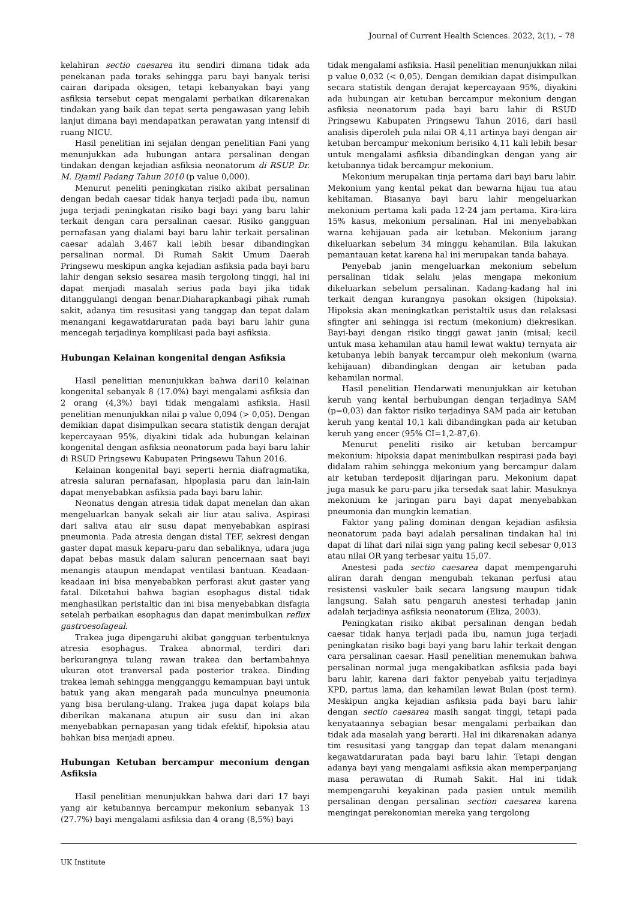Journal of Current Health Sciences. 2022, 2(1), – 78
kelahiran sectio caesarea itu sendiri dimana tidak ada penekanan pada toraks sehingga paru bayi banyak terisi cairan daripada oksigen, tetapi kebanyakan bayi yang asfiksia tersebut cepat mengalami perbaikan dikarenakan tindakan yang baik dan tepat serta pengawasan yang lebih lanjut dimana bayi mendapatkan perawatan yang intensif di ruang NICU.
Hasil penelitian ini sejalan dengan penelitian Fani yang menunjukkan ada hubungan antara persalinan dengan tindakan dengan kejadian asfiksia neonatorum di RSUP. Dr. M. Djamil Padang Tahun 2010 (p value 0,000).
Menurut peneliti peningkatan risiko akibat persalinan dengan bedah caesar tidak hanya terjadi pada ibu, namun juga terjadi peningkatan risiko bagi bayi yang baru lahir terkait dengan cara persalinan caesar. Risiko gangguan pernafasan yang dialami bayi baru lahir terkait persalinan caesar adalah 3,467 kali lebih besar dibandingkan persalinan normal. Di Rumah Sakit Umum Daerah Pringsewu meskipun angka kejadian asfiksia pada bayi baru lahir dengan seksio sesarea masih tergolong tinggi, hal ini dapat menjadi masalah serius pada bayi jika tidak ditanggulangi dengan benar.Diaharapkanbagi pihak rumah sakit, adanya tim resusitasi yang tanggap dan tepat dalam menangani kegawatdaruratan pada bayi baru lahir guna mencegah terjadinya komplikasi pada bayi asfiksia.
Hubungan Kelainan kongenital dengan Asfiksia
Hasil penelitian menunjukkan bahwa dari10 kelainan kongenital sebanyak 8 (17.0%) bayi mengalami asfiksia dan 2 orang (4,3%) bayi tidak mengalami asfiksia. Hasil penelitian menunjukkan nilai p value 0,094 (> 0,05). Dengan demikian dapat disimpulkan secara statistik dengan derajat kepercayaan 95%, diyakini tidak ada hubungan kelainan kongenital dengan asfiksia neonatorum pada bayi baru lahir di RSUD Pringsewu Kabupaten Pringsewu Tahun 2016.
Kelainan kongenital bayi seperti hernia diafragmatika, atresia saluran pernafasan, hipoplasia paru dan lain-lain dapat menyebabkan asfiksia pada bayi baru lahir.
Neonatus dengan atresia tidak dapat menelan dan akan mengeluarkan banyak sekali air liur atau saliva. Aspirasi dari saliva atau air susu dapat menyebabkan aspirasi pneumonia. Pada atresia dengan distal TEF, sekresi dengan gaster dapat masuk keparu-paru dan sebaliknya, udara juga dapat bebas masuk dalam saluran pencernaan saat bayi menangis ataupun mendapat ventilasi bantuan. Keadaan-keadaan ini bisa menyebabkan perforasi akut gaster yang fatal. Diketahui bahwa bagian esophagus distal tidak menghasilkan peristaltic dan ini bisa menyebabkan disfagia setelah perbaikan esophagus dan dapat menimbulkan reflux gastroesofageal.
Trakea juga dipengaruhi akibat gangguan terbentuknya atresia esophagus. Trakea abnormal, terdiri dari berkurangnya tulang rawan trakea dan bertambahnya ukuran otot tranversal pada posterior trakea. Dinding trakea lemah sehingga mengganggu kemampuan bayi untuk batuk yang akan mengarah pada munculnya pneumonia yang bisa berulang-ulang. Trakea juga dapat kolaps bila diberikan makanana atupun air susu dan ini akan menyebabkan pernapasan yang tidak efektif, hipoksia atau bahkan bisa menjadi apneu.
Hubungan Ketuban bercampur meconium dengan Asfiksia
Hasil penelitian menunjukkan bahwa dari dari 17 bayi yang air ketubannya bercampur mekonium sebanyak 13 (27.7%) bayi mengalami asfiksia dan 4 orang (8,5%) bayi
tidak mengalami asfiksia. Hasil penelitian menunjukkan nilai p value 0,032 (< 0,05). Dengan demikian dapat disimpulkan secara statistik dengan derajat kepercayaan 95%, diyakini ada hubungan air ketuban bercampur mekonium dengan asfiksia neonatorum pada bayi baru lahir di RSUD Pringsewu Kabupaten Pringsewu Tahun 2016, dari hasil analisis diperoleh pula nilai OR 4,11 artinya bayi dengan air ketuban bercampur mekonium berisiko 4,11 kali lebih besar untuk mengalami asfiksia dibandingkan dengan yang air ketubannya tidak bercampur mekonium.
Mekonium merupakan tinja pertama dari bayi baru lahir. Mekonium yang kental pekat dan bewarna hijau tua atau kehitaman. Biasanya bayi baru lahir mengeluarkan mekonium pertama kali pada 12-24 jam pertama. Kira-kira 15% kasus, mekonium persalinan. Hal ini menyebabkan warna kehijauan pada air ketuban. Mekonium jarang dikeluarkan sebelum 34 minggu kehamilan. Bila lakukan pemantauan ketat karena hal ini merupakan tanda bahaya.
Penyebab janin mengeluarkan mekonium sebelum persalinan tidak selalu jelas mengapa mekonium dikeluarkan sebelum persalinan. Kadang-kadang hal ini terkait dengan kurangnya pasokan oksigen (hipoksia). Hipoksia akan meningkatkan peristaltik usus dan relaksasi sfingter ani sehingga isi rectum (mekonium) diekresikan. Bayi-bayi dengan risiko tinggi gawat janin (misal; kecil untuk masa kehamilan atau hamil lewat waktu) ternyata air ketubanya lebih banyak tercampur oleh mekonium (warna kehijauan) dibandingkan dengan air ketuban pada kehamilan normal.
Hasil penelitian Hendarwati menunjukkan air ketuban keruh yang kental berhubungan dengan terjadinya SAM (p=0,03) dan faktor risiko terjadinya SAM pada air ketuban keruh yang kental 10,1 kali dibandingkan pada air ketuban keruh yang encer (95% CI=1,2-87,6).
Menurut peneliti risiko air ketuban bercampur mekonium: hipoksia dapat menimbulkan respirasi pada bayi didalam rahim sehingga mekonium yang bercampur dalam air ketuban terdeposit dijaringan paru. Mekonium dapat juga masuk ke paru-paru jika tersedak saat lahir. Masuknya mekonium ke jaringan paru bayi dapat menyebabkan pneumonia dan mungkin kematian.
Faktor yang paling dominan dengan kejadian asfiksia neonatorum pada bayi adalah persalinan tindakan hal ini dapat di lihat dari nilai sign yang paling kecil sebesar 0,013 atau nilai OR yang terbesar yaitu 15,07.
Anestesi pada sectio caesarea dapat mempengaruhi aliran darah dengan mengubah tekanan perfusi atau resistensi vaskuler baik secara langsung maupun tidak langsung. Salah satu pengaruh anestesi terhadap janin adalah terjadinya asfiksia neonatorum (Eliza, 2003).
Peningkatan risiko akibat persalinan dengan bedah caesar tidak hanya terjadi pada ibu, namun juga terjadi peningkatan risiko bagi bayi yang baru lahir terkait dengan cara persalinan caesar. Hasil penelitian menemukan bahwa persalinan normal juga mengakibatkan asfiksia pada bayi baru lahir, karena dari faktor penyebab yaitu terjadinya KPD, partus lama, dan kehamilan lewat Bulan (post term). Meskipun angka kejadian asfiksia pada bayi baru lahir dengan sectio caesarea masih sangat tinggi, tetapi pada kenyataannya sebagian besar mengalami perbaikan dan tidak ada masalah yang berarti. Hal ini dikarenakan adanya tim resusitasi yang tanggap dan tepat dalam menangani kegawatdaruratan pada bayi baru lahir. Tetapi dengan adanya bayi yang mengalami asfiksia akan memperpanjang masa perawatan di Rumah Sakit. Hal ini tidak mempengaruhi keyakinan pada pasien untuk memilih persalinan dengan persalinan section caesarea karena mengingat perekonomian mereka yang tergolong
UK Institute